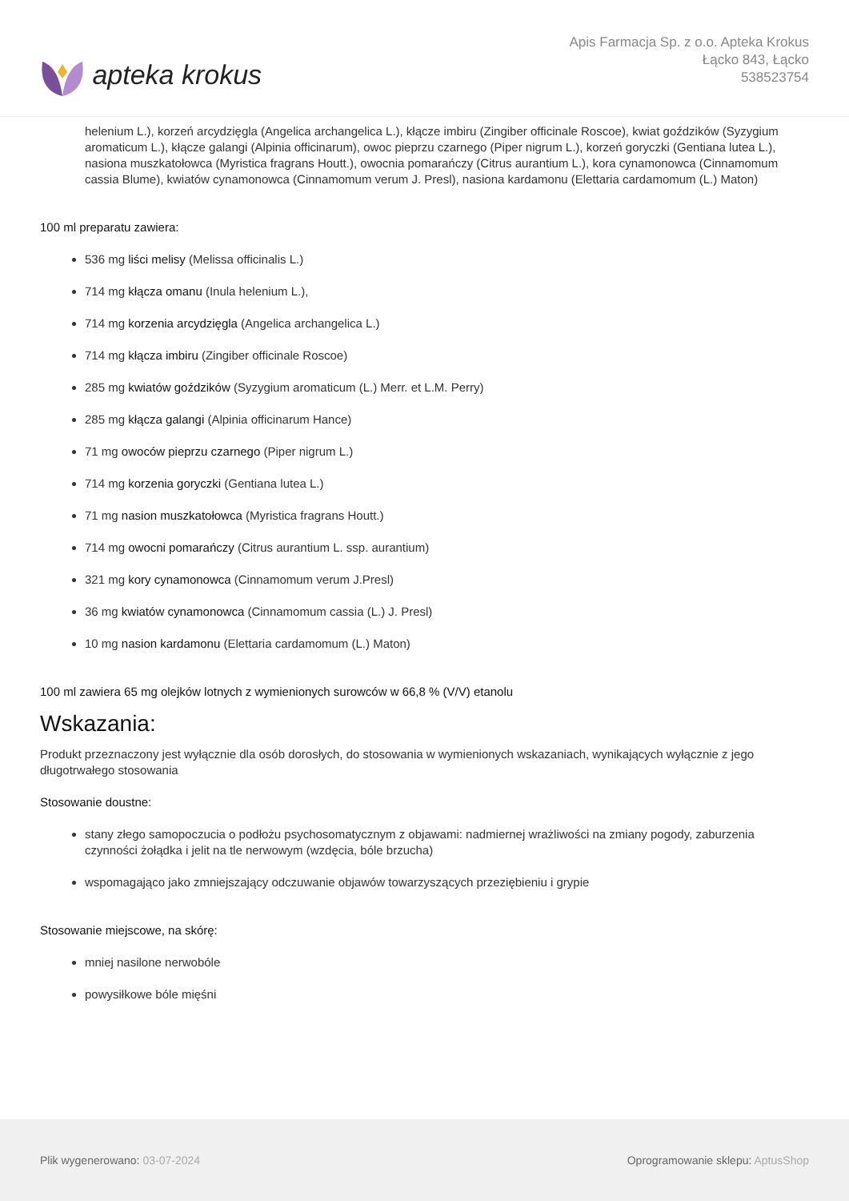apteka krokus
Apis Farmacja Sp. z o.o. Apteka Krokus
Łącko 843, Łącko
538523754
helenium L.), korzeń arcydzięgla (Angelica archangelica L.), kłącze imbiru (Zingiber officinale Roscoe), kwiat goździków (Syzygium aromaticum L.), kłącze galangi (Alpinia officinarum), owoc pieprzu czarnego (Piper nigrum L.), korzeń goryczki (Gentiana lutea L.), nasiona muszkatołowca (Myristica fragrans Houtt.), owocnia pomarańczy (Citrus aurantium L.), kora cynamonowca (Cinnamomum cassia Blume), kwiatów cynamonowca (Cinnamomum verum J. Presl), nasiona kardamonu (Elettaria cardamomum (L.) Maton)
100 ml preparatu zawiera:
536 mg liści melisy (Melissa officinalis L.)
714 mg kłącza omanu (Inula helenium L.),
714 mg korzenia arcydzięgla (Angelica archangelica L.)
714 mg kłącza imbiru (Zingiber officinale Roscoe)
285 mg kwiatów goździków (Syzygium aromaticum (L.) Merr. et L.M. Perry)
285 mg kłącza galangi (Alpinia officinarum Hance)
71 mg owoców pieprzu czarnego (Piper nigrum L.)
714 mg korzenia goryczki (Gentiana lutea L.)
71 mg nasion muszkatołowca (Myristica fragrans Houtt.)
714 mg owocni pomarańczy (Citrus aurantium L. ssp. aurantium)
321 mg kory cynamonowca (Cinnamomum verum J.Presl)
36 mg kwiatów cynamonowca (Cinnamomum cassia (L.) J. Presl)
10 mg nasion kardamonu (Elettaria cardamomum (L.) Maton)
100 ml zawiera 65 mg olejków lotnych z wymienionych surowców w 66,8 % (V/V) etanolu
Wskazania:
Produkt przeznaczony jest wyłącznie dla osób dorosłych, do stosowania w wymienionych wskazaniach, wynikających wyłącznie z jego długotrwałego stosowania
Stosowanie doustne:
stany złego samopoczucia o podłożu psychosomatycznym z objawami: nadmiernej wrażliwości na zmiany pogody, zaburzenia czynności żołądka i jelit na tle nerwowym (wzdęcia, bóle brzucha)
wspomagająco jako zmniejszający odczuwanie objawów towarzyszących przeziębieniu i grypie
Stosowanie miejscowe, na skórę:
mniej nasilone nerwobóle
powysiłkowe bóle mięśni
Plik wygenerowano: 03-07-2024 Oprogramowanie sklepu: AptusShop